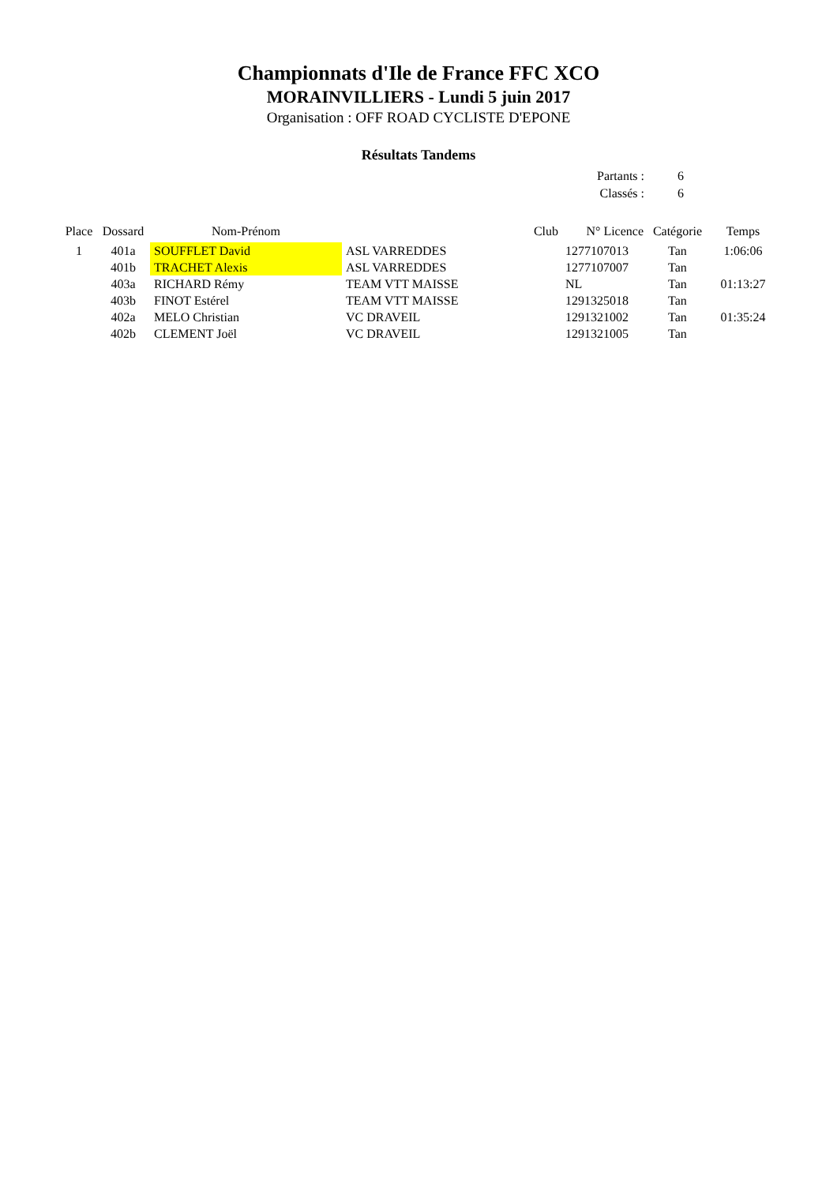Championnats d'Ile de France FFC XCO
MORAINVILLIERS - Lundi 5 juin 2017
Organisation : OFF ROAD CYCLISTE D'EPONE
Résultats Tandems
| Partants : | 6 |
| Classés : | 6 |
| Place | Dossard | Nom-Prénom | Club | N° Licence | Catégorie | Temps |
| --- | --- | --- | --- | --- | --- | --- |
| 1 | 401a | SOUFFLET David | ASL VARREDDES | 1277107013 | Tan | 1:06:06 |
| | 401b | TRACHET Alexis | ASL VARREDDES | 1277107007 | Tan | |
| | 403a | RICHARD Rémy | TEAM VTT MAISSE | NL | Tan | 01:13:27 |
| | 403b | FINOT Estérel | TEAM VTT MAISSE | 1291325018 | Tan | |
| | 402a | MELO Christian | VC DRAVEIL | 1291321002 | Tan | 01:35:24 |
| | 402b | CLEMENT Joël | VC DRAVEIL | 1291321005 | Tan | |